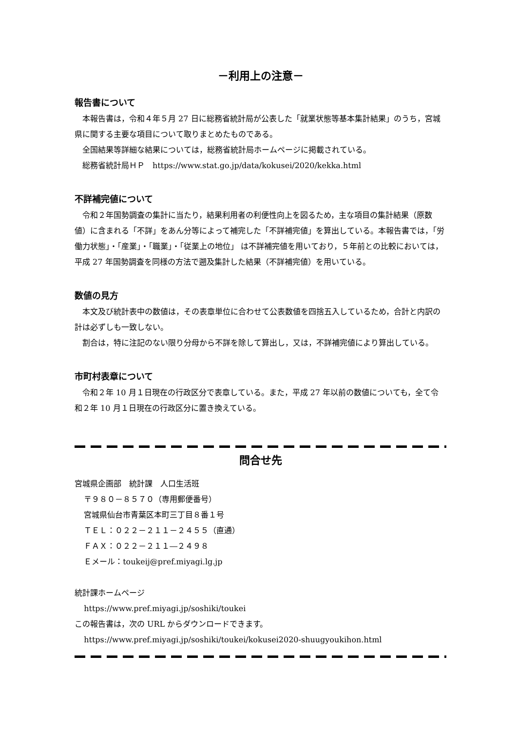－利用上の注意－
報告書について
本報告書は，令和４年５月 27 日に総務省統計局が公表した「就業状態等基本集計結果」のうち，宮城県に関する主要な項目について取りまとめたものである。
全国結果等詳細な結果については，総務省統計局ホームページに掲載されている。
総務省統計局ＨＰ　https://www.stat.go.jp/data/kokusei/2020/kekka.html
不詳補完値について
令和２年国勢調査の集計に当たり，結果利用者の利便性向上を図るため，主な項目の集計結果（原数値）に含まれる「不詳」をあん分等によって補完した「不詳補完値」を算出している。本報告書では，「労働力状態」・「産業」・「職業」・「従業上の地位」 は不詳補完値を用いており，５年前との比較においては，平成 27 年国勢調査を同様の方法で遡及集計した結果（不詳補完値）を用いている。
数値の見方
本文及び統計表中の数値は，その表章単位に合わせて公表数値を四捨五入しているため，合計と内訳の計は必ずしも一致しない。
割合は，特に注記のない限り分母から不詳を除して算出し，又は，不詳補完値により算出している。
市町村表章について
令和２年 10 月１日現在の行政区分で表章している。また，平成 27 年以前の数値についても，全て令和２年 10 月１日現在の行政区分に置き換えている。
問合せ先
宮城県企画部　統計課　人口生活班
〒９８０－８５７０（専用郵便番号）
宮城県仙台市青葉区本町三丁目８番１号
ＴＥＬ：０２２－２１１－２４５５（直通）
ＦＡＸ：０２２－２１１―２４９８
Ｅメール：toukeij@pref.miyagi.lg.jp
統計課ホームページ
https://www.pref.miyagi.jp/soshiki/toukei
この報告書は，次の URL からダウンロードできます。
https://www.pref.miyagi.jp/soshiki/toukei/kokusei2020-shuugyoukihon.html